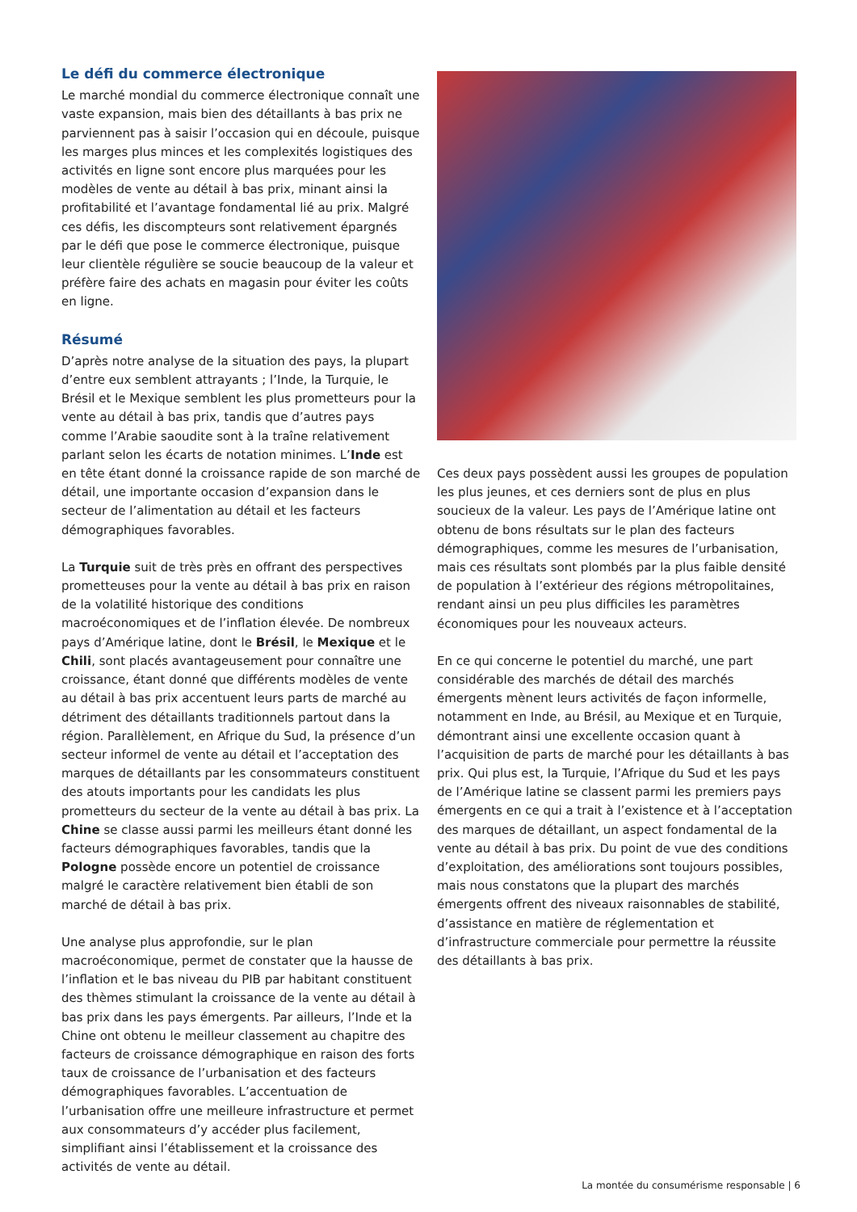Le défi du commerce électronique
Le marché mondial du commerce électronique connaît une vaste expansion, mais bien des détaillants à bas prix ne parviennent pas à saisir l’occasion qui en découle, puisque les marges plus minces et les complexités logistiques des activités en ligne sont encore plus marquées pour les modèles de vente au détail à bas prix, minant ainsi la profitabilité et l’avantage fondamental lié au prix. Malgré ces défis, les discompteurs sont relativement épargnés par le défi que pose le commerce électronique, puisque leur clientèle régulière se soucie beaucoup de la valeur et préfère faire des achats en magasin pour éviter les coûts en ligne.
Résumé
D’après notre analyse de la situation des pays, la plupart d’entre eux semblent attrayants ; l’Inde, la Turquie, le Brésil et le Mexique semblent les plus prometteurs pour la vente au détail à bas prix, tandis que d’autres pays comme l’Arabie saoudite sont à la traîne relativement parlant selon les écarts de notation minimes. L’Inde est en tête étant donné la croissance rapide de son marché de détail, une importante occasion d’expansion dans le secteur de l’alimentation au détail et les facteurs démographiques favorables.
La Turquie suit de très près en offrant des perspectives prometteuses pour la vente au détail à bas prix en raison de la volatilité historique des conditions macroéconomiques et de l’inflation élevée. De nombreux pays d’Amérique latine, dont le Brésil, le Mexique et le Chili, sont placés avantageusement pour connaître une croissance, étant donné que différents modèles de vente au détail à bas prix accentuent leurs parts de marché au détriment des détaillants traditionnels partout dans la région. Parallèlement, en Afrique du Sud, la présence d’un secteur informel de vente au détail et l’acceptation des marques de détaillants par les consommateurs constituent des atouts importants pour les candidats les plus prometteurs du secteur de la vente au détail à bas prix. La Chine se classe aussi parmi les meilleurs étant donné les facteurs démographiques favorables, tandis que la Pologne possède encore un potentiel de croissance malgré le caractère relativement bien établi de son marché de détail à bas prix.
Une analyse plus approfondie, sur le plan macroéconomique, permet de constater que la hausse de l’inflation et le bas niveau du PIB par habitant constituent des thèmes stimulant la croissance de la vente au détail à bas prix dans les pays émergents. Par ailleurs, l’Inde et la Chine ont obtenu le meilleur classement au chapitre des facteurs de croissance démographique en raison des forts taux de croissance de l’urbanisation et des facteurs démographiques favorables. L’accentuation de l’urbanisation offre une meilleure infrastructure et permet aux consommateurs d’y accéder plus facilement, simplifiant ainsi l’établissement et la croissance des activités de vente au détail.
Ces deux pays possèdent aussi les groupes de population les plus jeunes, et ces derniers sont de plus en plus soucieux de la valeur. Les pays de l’Amérique latine ont obtenu de bons résultats sur le plan des facteurs démographiques, comme les mesures de l’urbanisation, mais ces résultats sont plombés par la plus faible densité de population à l’extérieur des régions métropolitaines, rendant ainsi un peu plus difficiles les paramètres économiques pour les nouveaux acteurs.
En ce qui concerne le potentiel du marché, une part considérable des marchés de détail des marchés émergents mènent leurs activités de façon informelle, notamment en Inde, au Brésil, au Mexique et en Turquie, démontrant ainsi une excellente occasion quant à l’acquisition de parts de marché pour les détaillants à bas prix. Qui plus est, la Turquie, l’Afrique du Sud et les pays de l’Amérique latine se classent parmi les premiers pays émergents en ce qui a trait à l’existence et à l’acceptation des marques de détaillant, un aspect fondamental de la vente au détail à bas prix. Du point de vue des conditions d’exploitation, des améliorations sont toujours possibles, mais nous constatons que la plupart des marchés émergents offrent des niveaux raisonnables de stabilité, d’assistance en matière de réglementation et d’infrastructure commerciale pour permettre la réussite des détaillants à bas prix.
La montée du consumérisme responsable | 6